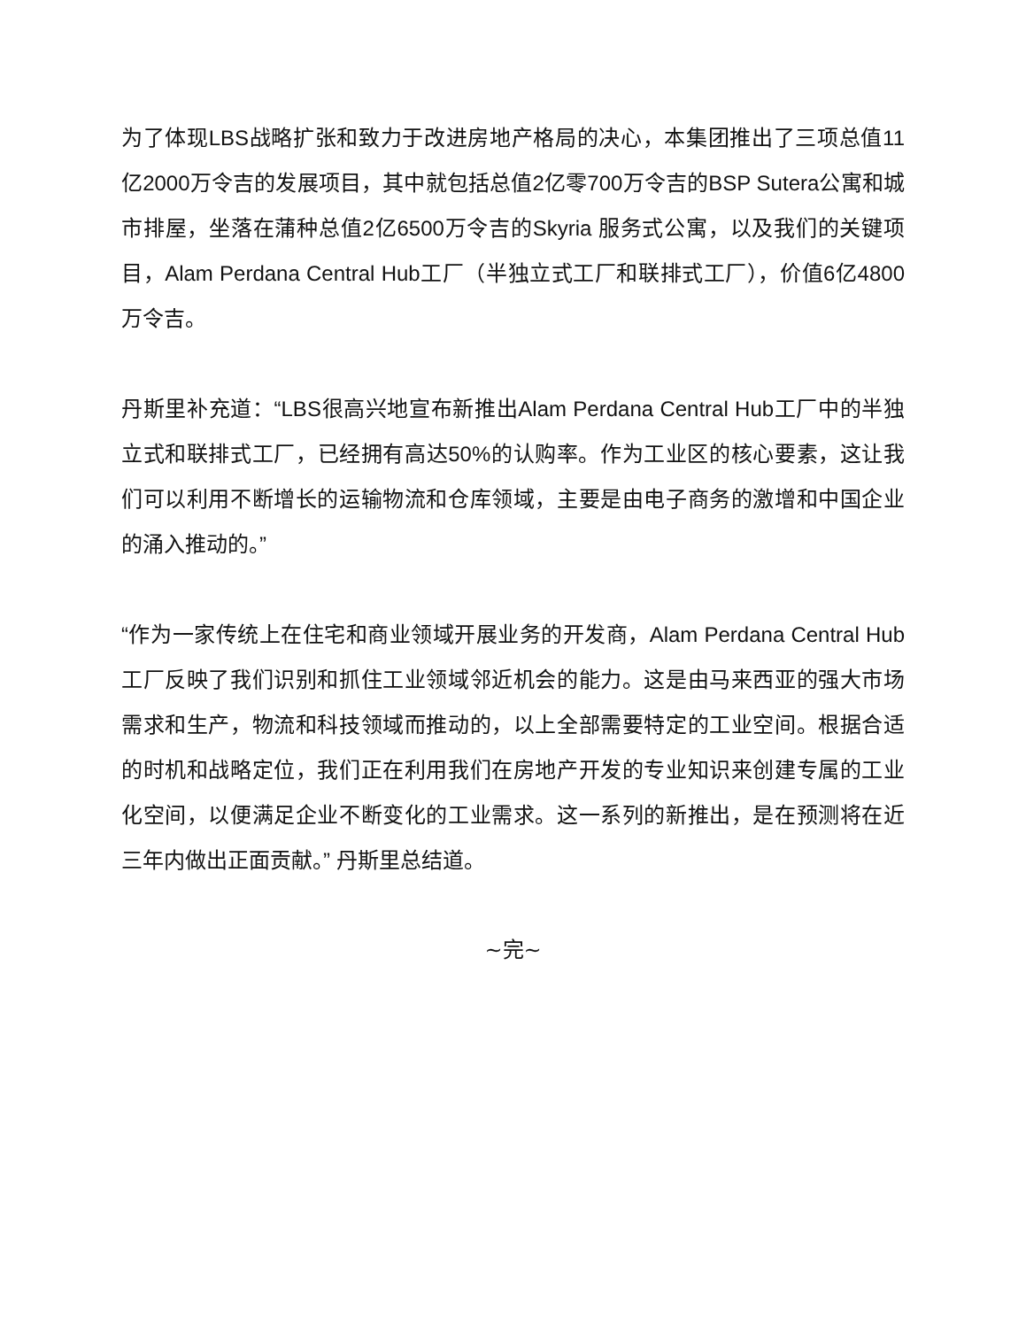为了体现LBS战略扩张和致力于改进房地产格局的决心，本集团推出了三项总值11亿2000万令吉的发展项目，其中就包括总值2亿零700万令吉的BSP Sutera公寓和城市排屋，坐落在蒲种总值2亿6500万令吉的Skyria 服务式公寓，以及我们的关键项目，Alam Perdana Central Hub工厂（半独立式工厂和联排式工厂），价值6亿4800万令吉。
丹斯里补充道：“LBS很高兴地宣布新推出Alam Perdana Central Hub工厂中的半独立式和联排式工厂，已经拥有高达50%的认购率。作为工业区的核心要素，这让我们可以利用不断增长的运输物流和仓库领域，主要是由电子商务的激增和中国企业的涌入推动的。”
“作为一家传统上在住宅和商业领域开展业务的开发商，Alam Perdana Central Hub 工厂反映了我们识别和抓住工业领域邻近机会的能力。这是由马来西亚的强大市场需求和生产，物流和科技领域而推动的，以上全部需要特定的工业空间。根据合适的时机和战略定位，我们正在利用我们在房地产开发的专业知识来创建专属的工业化空间，以便满足企业不断变化的工业需求。这一系列的新推出，是在预测将在近三年内做出正面贡献。” 丹斯里总结道。
~完~